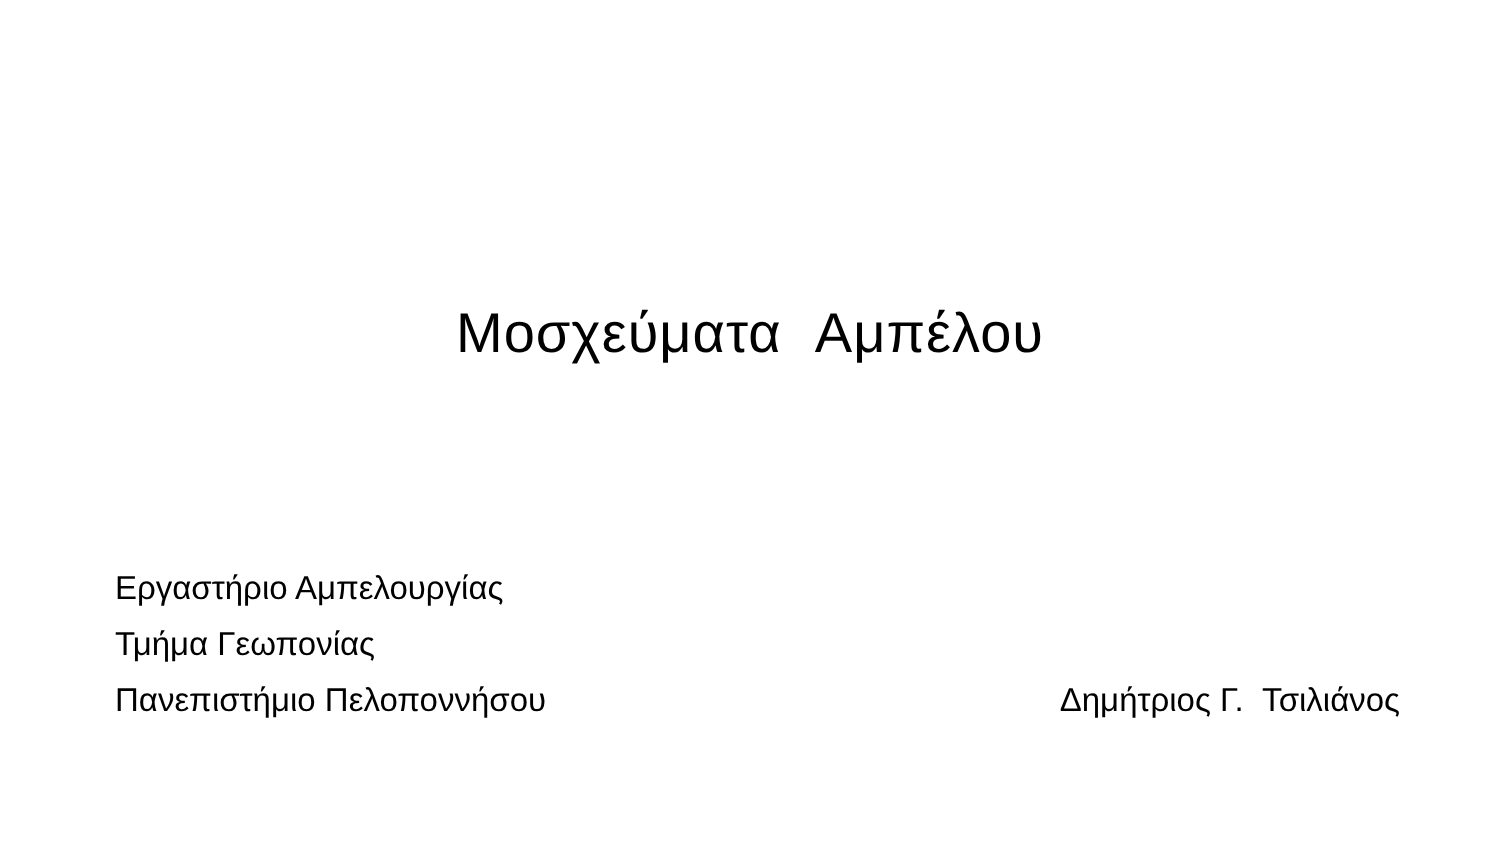Μοσχεύματα Αμπέλου
Εργαστήριο Αμπελουργίας
Τμήμα Γεωπονίας
Πανεπιστήμιο Πελοποννήσου Δημήτριος Γ. Τσιλιάνος